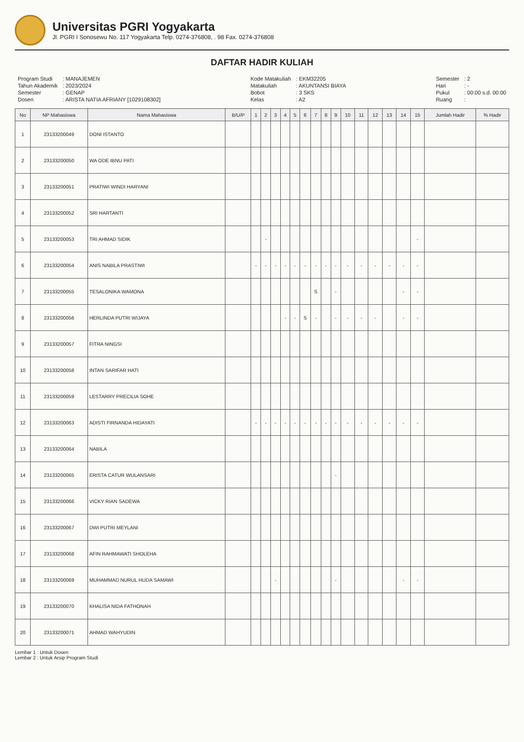Universitas PGRI Yogyakarta
Jl. PGRI I Sonosewu No. 117 Yogyakarta Telp. 0274-376808, . 98 Fax. 0274-376808
DAFTAR HADIR KULIAH
| Program Studi | : MANAJEMEN |
| Tahun Akademik | : 2023/2024 |
| Semester | : GENAP |
| Dosen | : ARISTA NATIA AFRIANY [1029108302] |
| Kode Matakuliah | : EKM32205 |
| Matakuliah | : AKUNTANSI BIAYA |
| Bobot | : 3 SKS |
| Kelas | : A2 |
| Semester | : 2 |
| Hari | : - |
| Pukul | : 00:00 s.d. 00:00 |
| Ruang | : |
| No | NP Mahasiswa | Nama Mahasiswa | B/U/P | 1 | 2 | 3 | 4 | 5 | 6 | 7 | 8 | 9 | 10 | 11 | 12 | 13 | 14 | 15 | Jumlah Hadir | % Hadir |
| --- | --- | --- | --- | --- | --- | --- | --- | --- | --- | --- | --- | --- | --- | --- | --- | --- | --- | --- | --- | --- |
| 1 | 23133200049 | DONI ISTANTO | | | | | | | | | | | | | | | | | | |
| 2 | 23133200050 | WA ODE IBNU PATI | | | | | | | | | | | | | | | | | | |
| 3 | 23133200051 | PRATIWI WINDI HARYANI | | | | | | | | | | | | | | | | | | |
| 4 | 23133200052 | SRI HARTANTI | | | | | | | | | | | | | | | | | | |
| 5 | 23133200053 | TRI AHMAD SIDIK | | | - | | | | | | | | | | | | | - | | |
| 6 | 23133200054 | ANIS NABILA PRASTIWI | | - | - | - | - | - | - | - | - | - | - | - | - | - | - | - | | |
| 7 | 23133200055 | TESALONIKA WAMONA | | | | | | | | S | | - | | | | | - | - | | |
| 8 | 23133200056 | HERLINDA PUTRI WIJAYA | | | | | - | - | S | - | | - | - | - | - | | - | - | | |
| 9 | 23133200057 | FITRA NINGSI | | | | | | | | | | | | | | | | | | |
| 10 | 23133200058 | INTAN SARIFAR HATI | | | | | | | | | | | | | | | | | | |
| 11 | 23133200059 | LESTARRY PRECILIA SOHE | | | | | | | | | | | | | | | | | | |
| 12 | 23133200063 | ADISTI FIRNANDA HIDAYATI | | - | - | - | - | - | - | - | - | - | - | - | - | - | - | - | | |
| 13 | 23133200064 | NABILA | | | | | | | | | | | | | | | | | | |
| 14 | 23133200065 | ERISTA CATUR WULANSARI | | | | | | | | | | - | | | | | | | | |
| 15 | 23133200066 | VICKY RIAN SADEWA | | | | | | | | | | | | | | | | | | |
| 16 | 23133200067 | DWI PUTRI MEYLANI | | | | | | | | | | | | | | | | | | |
| 17 | 23133200068 | AFIN RAHMAWATI SHOLEHA | | | | | | | | | | | | | | | | | | |
| 18 | 23133200069 | MUHAMMAD NURUL HUDA SAMAWI | | | | - | | | | | | - | | | | | - | - | | |
| 19 | 23133200070 | KHALISA NIDA FATHONAH | | | | | | | | | | | | | | | | | | |
| 20 | 23133200071 | AHMAD WAHYUDIN | | | | | | | | | | | | | | | | | | |
Lembar 1 : Untuk Dosen
Lembar 2 : Untuk Arsip Program Studi